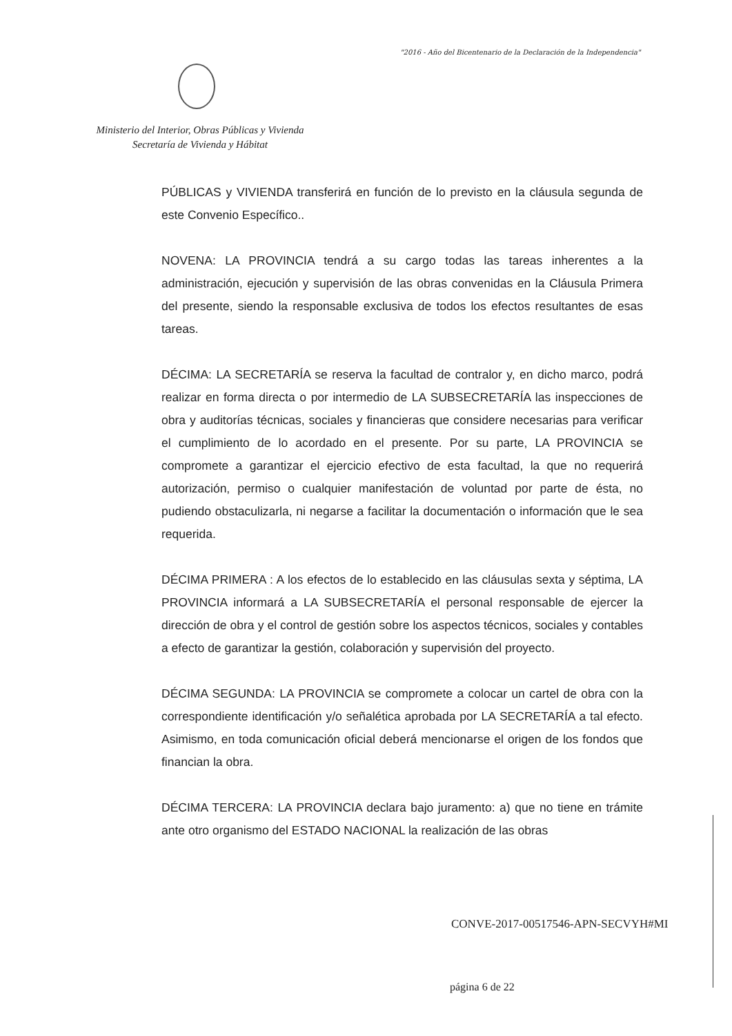"2016 - Año del Bicentenario de la Declaración de la Independencia"
Ministerio del Interior, Obras Públicas y Vivienda
Secretaría de Vivienda y Hábitat
PÚBLICAS y VIVIENDA transferirá en función de lo previsto en la cláusula segunda de este Convenio Específico..
NOVENA: LA PROVINCIA tendrá a su cargo todas las tareas inherentes a la administración, ejecución y supervisión de las obras convenidas en la Cláusula Primera del presente, siendo la responsable exclusiva de todos los efectos resultantes de esas tareas.
DÉCIMA: LA SECRETARÍA se reserva la facultad de contralor y, en dicho marco, podrá realizar en forma directa o por intermedio de LA SUBSECRETARÍA las inspecciones de obra y auditorías técnicas, sociales y financieras que considere necesarias para verificar el cumplimiento de lo acordado en el presente. Por su parte, LA PROVINCIA se compromete a garantizar el ejercicio efectivo de esta facultad, la que no requerirá autorización, permiso o cualquier manifestación de voluntad por parte de ésta, no pudiendo obstaculizarla, ni negarse a facilitar la documentación o información que le sea requerida.
DÉCIMA PRIMERA : A los efectos de lo establecido en las cláusulas sexta y séptima, LA PROVINCIA informará a LA SUBSECRETARÍA el personal responsable de ejercer la dirección de obra y el control de gestión sobre los aspectos técnicos, sociales y contables a efecto de garantizar la gestión, colaboración y supervisión del proyecto.
DÉCIMA SEGUNDA: LA PROVINCIA se compromete a colocar un cartel de obra con la correspondiente identificación y/o señalética aprobada por LA SECRETARÍA a tal efecto. Asimismo, en toda comunicación oficial deberá mencionarse el origen de los fondos que financian la obra.
DÉCIMA TERCERA: LA PROVINCIA declara bajo juramento: a) que no tiene en trámite ante otro organismo del ESTADO NACIONAL la realización de las obras
CONVE-2017-00517546-APN-SECVYH#MI
página 6 de 22